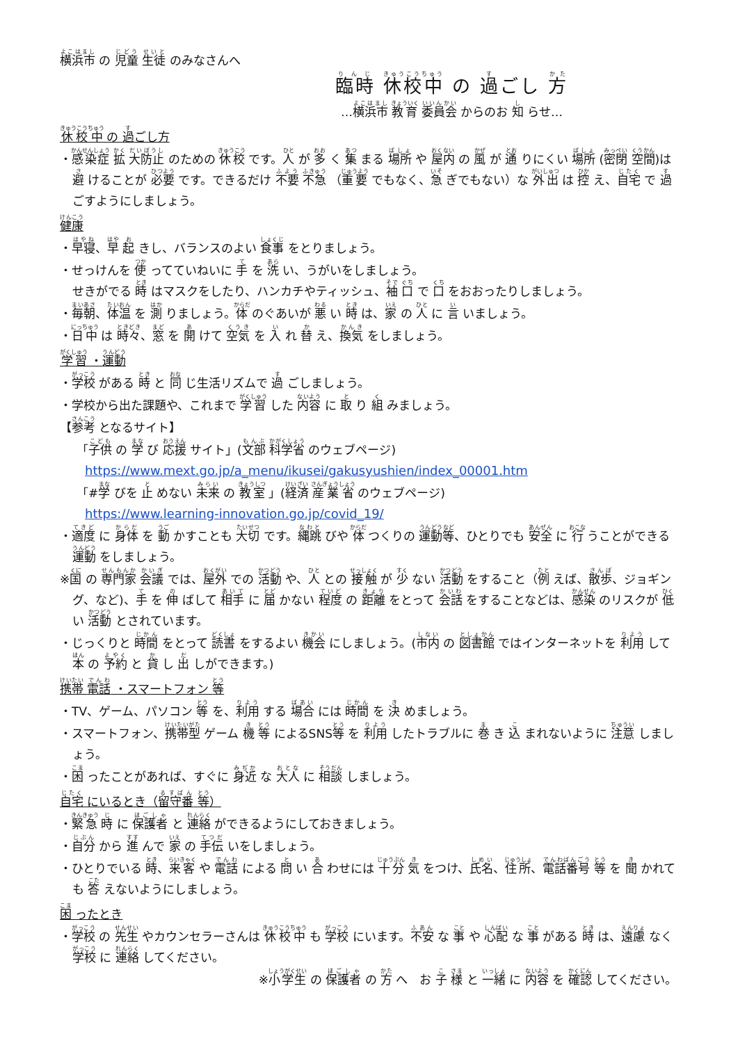横浜市 の 児童 生徒 のみなさんへ
臨時 休校中 の 過ごし 方
…横浜市 教育 委員会 からのお 知 らせ…
休校中 の 過ごし方
・感染症 拡 大防止 のための 休校 です。人 が 多 く 集 まる 場所 や 屋内 の 風 が 通 りにくい 場所 (密閉 空間)は 避 けることが 必要 です。できるだけ 不要 不急 （重要 でもなく、急 ぎでもない）な 外出 は 控 え、自宅 で 過 ごすようにしましょう。
健康
・早寝、早 起 きし、バランスのよい 食事 をとりましょう。
・せっけんを 使 ってていねいに 手 を 洗 い、うがいをしましょう。
せきがでる 時 はマスクをしたり、ハンカチやティッシュ、袖 口 で 口 をおおったりしましょう。
・毎朝、体温 を 測 りましょう。体 のぐあいが 悪 い 時 は、家 の 人 に 言 いましょう。
・日中 は 時々、窓 を 開 けて 空気 を 入 れ 替 え、換気 をしましょう。
学習 ・運動
・学校 がある 時 と 同 じ生活リズムで 過 ごしましょう。
・学校から出た課題や、これまで 学習 した 内容 に 取 り 組 みましょう。
【参考 となるサイト】
「子供 の 学 び 応援 サイト」(文部 科学省 のウェブページ)
https://www.mext.go.jp/a_menu/ikusei/gakusyushien/index_00001.htm
「#学 びを 止 めない 未来 の 教室 」(経済 産業省 のウェブページ)
https://www.learning-innovation.go.jp/covid_19/
・適度 に 身体 を 動 かすことも 大切 です。縄跳 びや 体 つくりの 運動等、ひとりでも 安全 に 行 うことができる 運動 をしましょう。
※国 の 専門家 会議 では、屋外 での 活動 や、人 との 接触 が 少 ない 活動 をすること（例 えば、散歩、ジョギング、など)、手 を 伸 ばして 相手 に 届 かない 程度 の 距離 をとって 会話 をすることなどは、感染 のリスクが 低 い 活動 とされています。
・じっくりと 時間 をとって 読書 をするよい 機会 にしましょう。(市内 の 図書館 ではインターネットを 利用 して 本 の 予約 と 貸 し 出 しができます。)
携帯 電話 ・スマートフォン 等
・TV、ゲーム、パソコン 等 を、利用 する 場合 には 時間 を 決 めましょう。
・スマートフォン、携帯型 ゲーム 機 等 によるSNS等 を 利用 したトラブルに 巻 き 込 まれないように 注意 しましょう。
・困 ったことがあれば、すぐに 身近 な 大人 に 相談 しましょう。
自宅 にいるとき（留守番 等）
・緊急 時 に 保護者 と 連絡 ができるようにしておきましょう。
・自分 から 進 んで 家 の 手伝 いをしましょう。
・ひとりでいる 時、来客 や 電話 による 問 い 合 わせには 十分 気 をつけ、氏名、住所、電話番号 等 を 聞 かれても 答 えないようにしましょう。
困 ったとき
・学校 の 先生 やカウンセラーさんは 休校中 も 学校 にいます。不安 な 事 や 心配 な 事 がある 時 は、遠慮 なく 学校 に 連絡 してください。
※小学生 の 保護者 の 方 へ　お 子 様 と 一緒 に 内容 を 確認 してください。